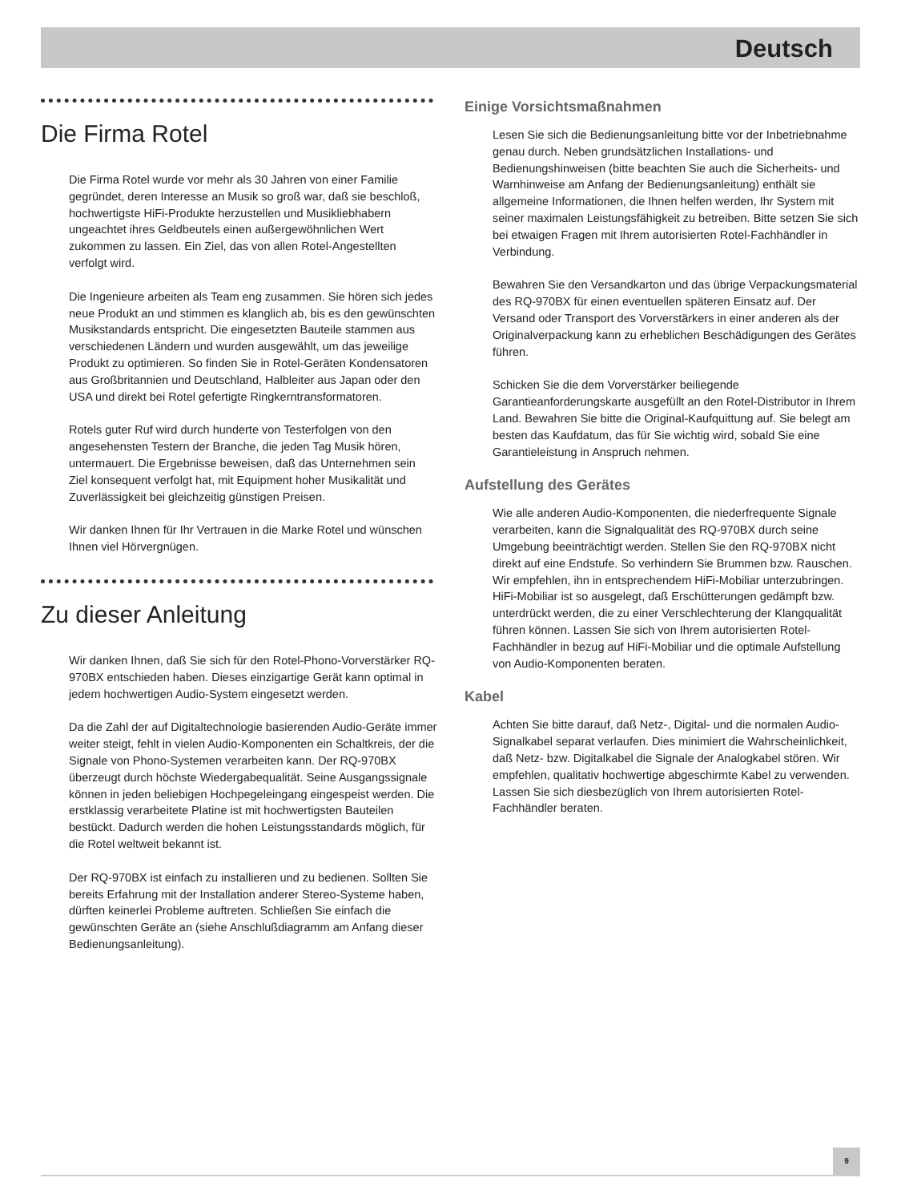Deutsch
Die Firma Rotel
Die Firma Rotel wurde vor mehr als 30 Jahren von einer Familie gegründet, deren Interesse an Musik so groß war, daß sie beschloß, hochwertigste HiFi-Produkte herzustellen und Musikliebhabern ungeachtet ihres Geldbeutels einen außergewöhnlichen Wert zukommen zu lassen. Ein Ziel, das von allen Rotel-Angestellten verfolgt wird.
Die Ingenieure arbeiten als Team eng zusammen. Sie hören sich jedes neue Produkt an und stimmen es klanglich ab, bis es den gewünschten Musikstandards entspricht. Die eingesetzten Bauteile stammen aus verschiedenen Ländern und wurden ausgewählt, um das jeweilige Produkt zu optimieren. So finden Sie in Rotel-Geräten Kondensatoren aus Großbritannien und Deutschland, Halbleiter aus Japan oder den USA und direkt bei Rotel gefertigte Ringkerntransformatoren.
Rotels guter Ruf wird durch hunderte von Testerfolgen von den angesehensten Testern der Branche, die jeden Tag Musik hören, untermauert. Die Ergebnisse beweisen, daß das Unternehmen sein Ziel konsequent verfolgt hat, mit Equipment hoher Musikalität und Zuverlässigkeit bei gleichzeitig günstigen Preisen.
Wir danken Ihnen für Ihr Vertrauen in die Marke Rotel und wünschen Ihnen viel Hörvergnügen.
Zu dieser Anleitung
Wir danken Ihnen, daß Sie sich für den Rotel-Phono-Vorverstärker RQ-970BX entschieden haben. Dieses einzigartige Gerät kann optimal in jedem hochwertigen Audio-System eingesetzt werden.
Da die Zahl der auf Digitaltechnologie basierenden Audio-Geräte immer weiter steigt, fehlt in vielen Audio-Komponenten ein Schaltkreis, der die Signale von Phono-Systemen verarbeiten kann. Der RQ-970BX überzeugt durch höchste Wiedergabequalität. Seine Ausgangssignale können in jeden beliebigen Hochpegeleingang eingespeist werden. Die erstklassig verarbeitete Platine ist mit hochwertigsten Bauteilen bestückt. Dadurch werden die hohen Leistungsstandards möglich, für die Rotel weltweit bekannt ist.
Der RQ-970BX ist einfach zu installieren und zu bedienen. Sollten Sie bereits Erfahrung mit der Installation anderer Stereo-Systeme haben, dürften keinerlei Probleme auftreten. Schließen Sie einfach die gewünschten Geräte an (siehe Anschlußdiagramm am Anfang dieser Bedienungsanleitung).
Einige Vorsichtsmaßnahmen
Lesen Sie sich die Bedienungsanleitung bitte vor der Inbetriebnahme genau durch. Neben grundsätzlichen Installations- und Bedienungshinweisen (bitte beachten Sie auch die Sicherheits- und Warnhinweise am Anfang der Bedienungsanleitung) enthält sie allgemeine Informationen, die Ihnen helfen werden, Ihr System mit seiner maximalen Leistungsfähigkeit zu betreiben. Bitte setzen Sie sich bei etwaigen Fragen mit Ihrem autorisierten Rotel-Fachhändler in Verbindung.
Bewahren Sie den Versandkarton und das übrige Verpackungsmaterial des RQ-970BX für einen eventuellen späteren Einsatz auf. Der Versand oder Transport des Vorverstärkers in einer anderen als der Originalverpackung kann zu erheblichen Beschädigungen des Gerätes führen.
Schicken Sie die dem Vorverstärker beiliegende Garantieanforderungskarte ausgefüllt an den Rotel-Distributor in Ihrem Land. Bewahren Sie bitte die Original-Kaufquittung auf. Sie belegt am besten das Kaufdatum, das für Sie wichtig wird, sobald Sie eine Garantieleistung in Anspruch nehmen.
Aufstellung des Gerätes
Wie alle anderen Audio-Komponenten, die niederfrequente Signale verarbeiten, kann die Signalqualität des RQ-970BX durch seine Umgebung beeinträchtigt werden. Stellen Sie den RQ-970BX nicht direkt auf eine Endstufe. So verhindern Sie Brummen bzw. Rauschen. Wir empfehlen, ihn in entsprechendem HiFi-Mobiliar unterzubringen. HiFi-Mobiliar ist so ausgelegt, daß Erschütterungen gedämpft bzw. unterdrückt werden, die zu einer Verschlechterung der Klangqualität führen können. Lassen Sie sich von Ihrem autorisierten Rotel-Fachhändler in bezug auf HiFi-Mobiliar und die optimale Aufstellung von Audio-Komponenten beraten.
Kabel
Achten Sie bitte darauf, daß Netz-, Digital- und die normalen Audio-Signalkabel separat verlaufen. Dies minimiert die Wahrscheinlichkeit, daß Netz- bzw. Digitalkabel die Signale der Analogkabel stören. Wir empfehlen, qualitativ hochwertige abgeschirmte Kabel zu verwenden. Lassen Sie sich diesbezüglich von Ihrem autorisierten Rotel-Fachhändler beraten.
9